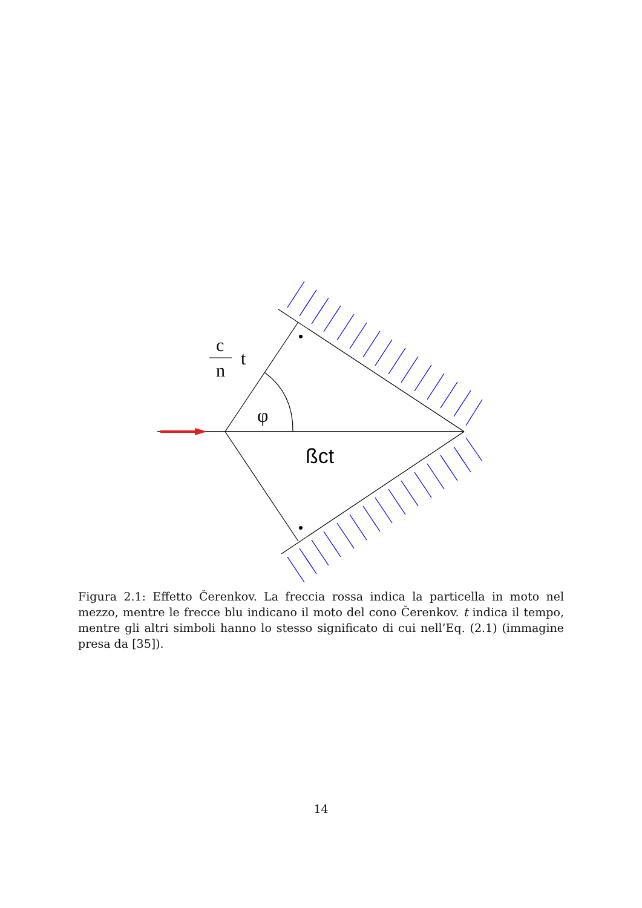c
n
t
φ
ßct
Figura 2.1: Effetto Čerenkov. La freccia rossa indica la particella in moto nel mezzo, mentre le frecce blu indicano il moto del cono Čerenkov. t indica il tempo, mentre gli altri simboli hanno lo stesso significato di cui nell’Eq. (2.1) (immagine presa da [35]).
14